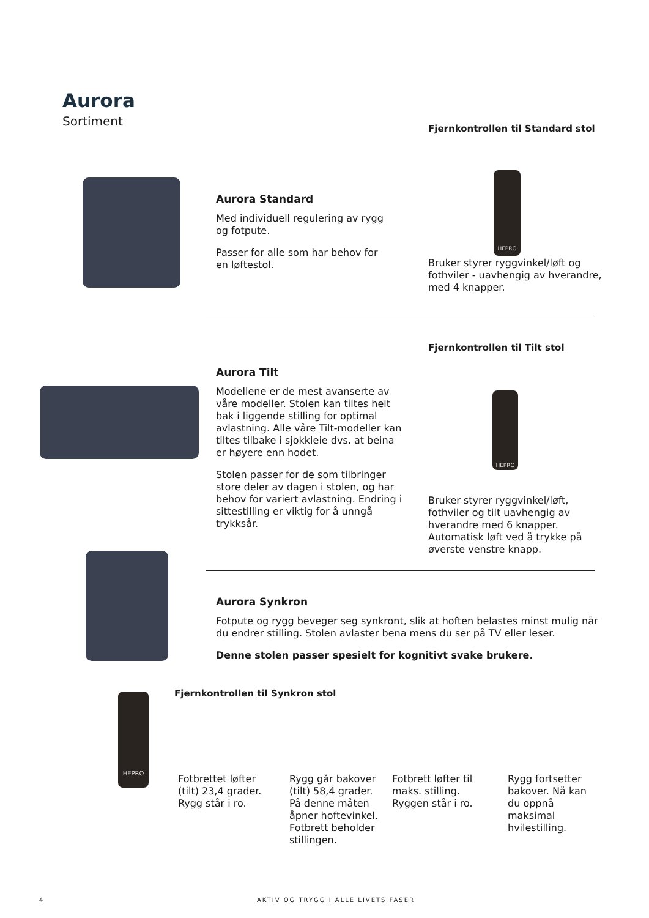Aurora
Sortiment
Aurora Standard
Med individuell regulering av rygg og fotpute.
Passer for alle som har behov for en løftestol.
Fjernkontrollen til Standard stol
HEPRO
Bruker styrer ryggvinkel/løft og fothviler - uavhengig av hverandre, med 4 knapper.
Aurora Tilt
Modellene er de mest avanserte av våre modeller. Stolen kan tiltes helt bak i liggende stilling for optimal avlastning. Alle våre Tilt-modeller kan tiltes tilbake i sjokkleie dvs. at beina er høyere enn hodet.
Stolen passer for de som tilbringer store deler av dagen i stolen, og har behov for variert avlastning. Endring i sittestilling er viktig for å unngå trykksår.
Fjernkontrollen til Tilt stol
HEPRO
Bruker styrer ryggvinkel/løft, fothviler og tilt uavhengig av hverandre med 6 knapper. Automatisk løft ved å trykke på øverste venstre knapp.
Aurora Synkron
Fotpute og rygg beveger seg synkront, slik at hoften belastes minst mulig når du endrer stilling. Stolen avlaster bena mens du ser på TV eller leser.
Denne stolen passer spesielt for kognitivt svake brukere.
HEPRO
Fjernkontrollen til Synkron stol
Fotbrettet løfter (tilt) 23,4 grader. Rygg står i ro.
Rygg går bakover (tilt) 58,4 grader. På denne måten åpner hoftevinkel. Fotbrett beholder stillingen.
Fotbrett løfter til maks. stilling. Ryggen står i ro.
Rygg fortsetter bakover. Nå kan du oppnå maksimal hvilestilling.
4
AKTIV OG TRYGG I ALLE LIVETS FASER